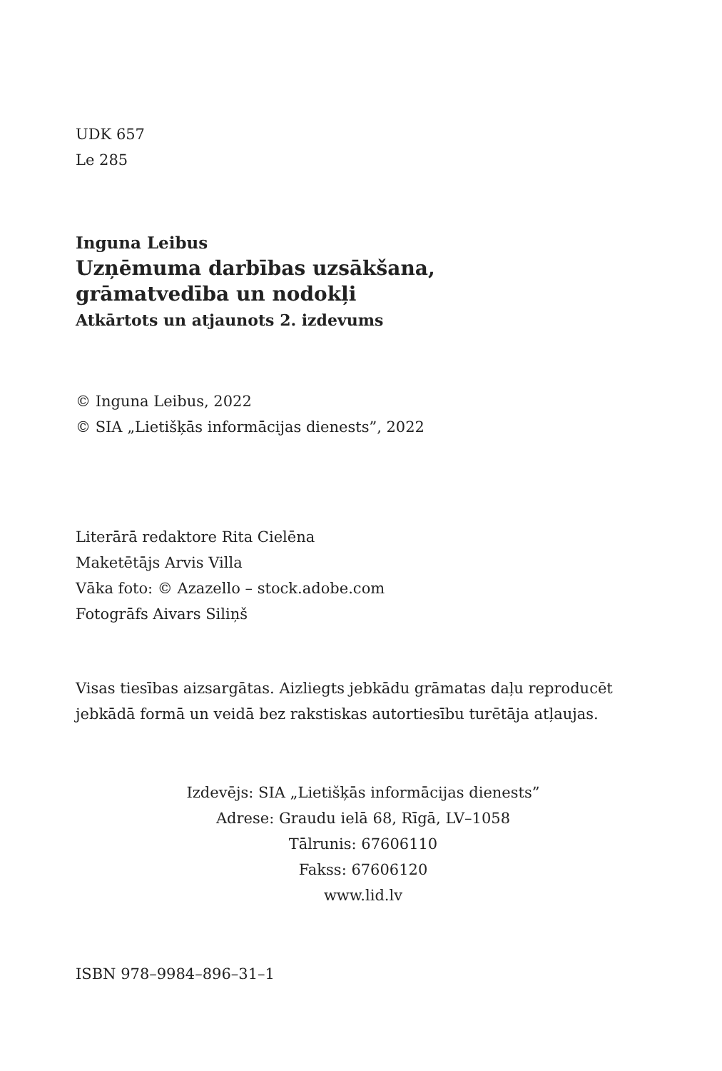UDK 657
Le 285
Inguna Leibus
Uzņēmuma darbības uzsākšana,
grāmatvedība un nodokļi
Atkārtots un atjaunots 2. izdevums
© Inguna Leibus, 2022
© SIA „Lietišķās informācijas dienests”, 2022
Literārā redaktore Rita Cielēna
Maketētājs Arvis Villa
Vāka foto: © Azazello – stock.adobe.com
Fotogrāfs Aivars Siliņš
Visas tiesības aizsargātas. Aizliegts jebkādu grāmatas daļu reproducēt
jebkādā formā un veidā bez rakstiskas autortiesību turētāja atļaujas.
Izdevējs: SIA „Lietišķās informācijas dienests”
Adrese: Graudu ielā 68, Rīgā, LV–1058
Tālrunis: 67606110
Fakss: 67606120
www.lid.lv
ISBN 978–9984–896–31–1